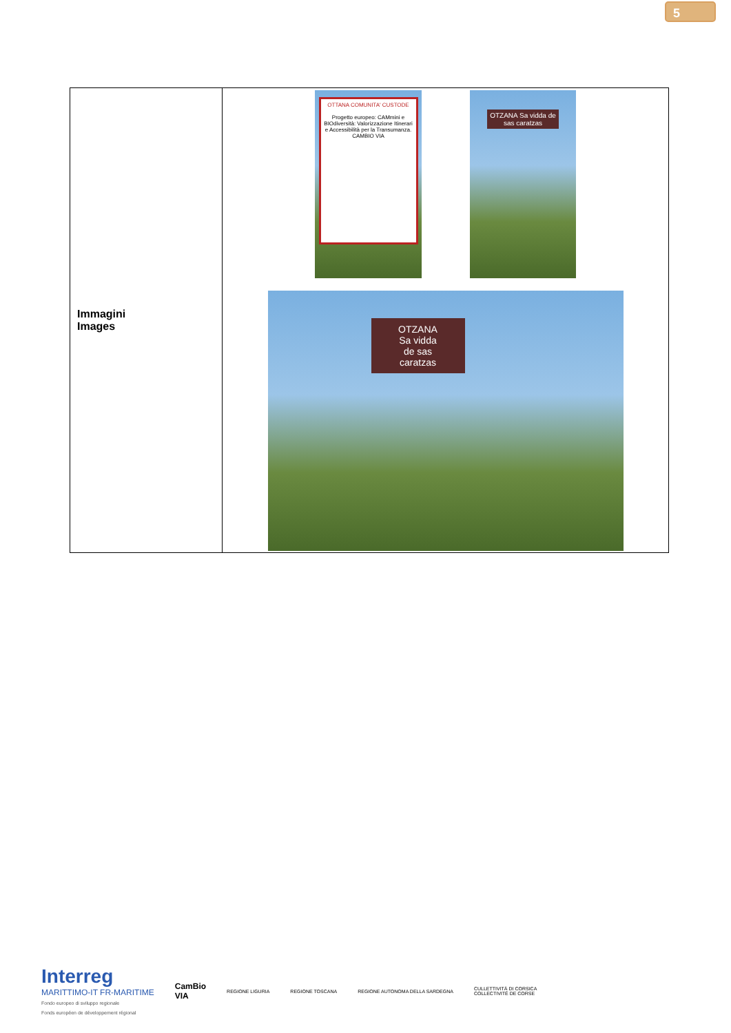5
| Immagini Images | OTTANA COMUNITA' CUSTODE Progetto europeo: CAMmini e BIOdiversità: Valorizzazione Itinerari e Accessibilità per la Transumanza. CAMBIO VIA OTZANA Sa vidda de sas caratzas OTZANA Sa vidda de sas caratzas |
Interreg
MARITTIMO-IT FR-MARITIME
Fondo europeo di sviluppo regionale
Fonds européen de développement régional
CamBio
VIA
REGIONE LIGURIA REGIONE TOSCANA
REGIONE AUTONOMA DELLA SARDEGNA
CULLETTIVITÀ DI CORSICA
COLLECTIVITÉ DE CORSE